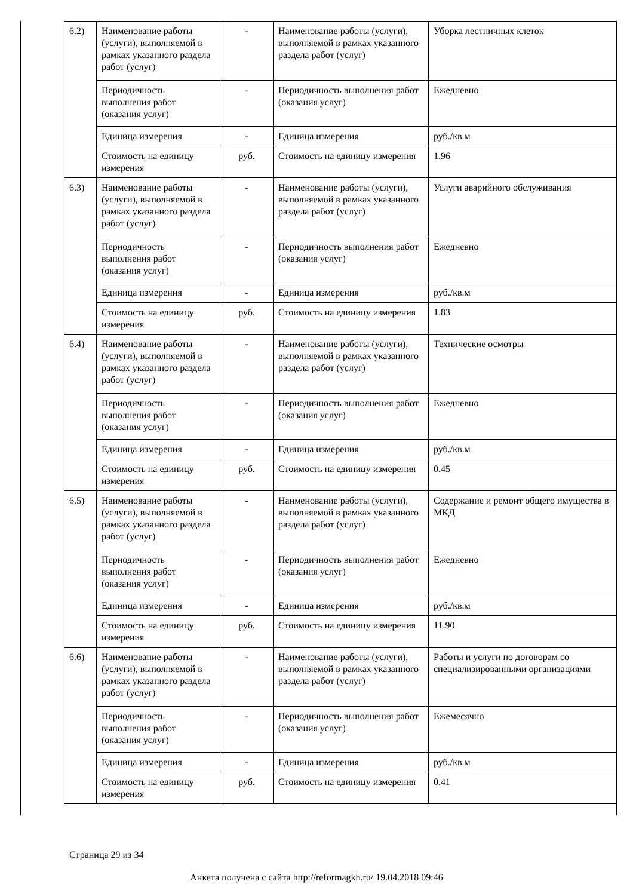| 6.2) | Наименование работы (услуги), выполняемой в рамках указанного раздела работ (услуг) | - | Наименование работы (услуги), выполняемой в рамках указанного раздела работ (услуг) | Уборка лестничных клеток |
| | Периодичность выполнения работ (оказания услуг) | - | Периодичность выполнения работ (оказания услуг) | Ежедневно |
| | Единица измерения | - | Единица измерения | руб./кв.м |
| | Стоимость на единицу измерения | руб. | Стоимость на единицу измерения | 1.96 |
| 6.3) | Наименование работы (услуги), выполняемой в рамках указанного раздела работ (услуг) | - | Наименование работы (услуги), выполняемой в рамках указанного раздела работ (услуг) | Услуги аварийного обслуживания |
| | Периодичность выполнения работ (оказания услуг) | - | Периодичность выполнения работ (оказания услуг) | Ежедневно |
| | Единица измерения | - | Единица измерения | руб./кв.м |
| | Стоимость на единицу измерения | руб. | Стоимость на единицу измерения | 1.83 |
| 6.4) | Наименование работы (услуги), выполняемой в рамках указанного раздела работ (услуг) | - | Наименование работы (услуги), выполняемой в рамках указанного раздела работ (услуг) | Технические осмотры |
| | Периодичность выполнения работ (оказания услуг) | - | Периодичность выполнения работ (оказания услуг) | Ежедневно |
| | Единица измерения | - | Единица измерения | руб./кв.м |
| | Стоимость на единицу измерения | руб. | Стоимость на единицу измерения | 0.45 |
| 6.5) | Наименование работы (услуги), выполняемой в рамках указанного раздела работ (услуг) | - | Наименование работы (услуги), выполняемой в рамках указанного раздела работ (услуг) | Содержание и ремонт общего имущества в МКД |
| | Периодичность выполнения работ (оказания услуг) | - | Периодичность выполнения работ (оказания услуг) | Ежедневно |
| | Единица измерения | - | Единица измерения | руб./кв.м |
| | Стоимость на единицу измерения | руб. | Стоимость на единицу измерения | 11.90 |
| 6.6) | Наименование работы (услуги), выполняемой в рамках указанного раздела работ (услуг) | - | Наименование работы (услуги), выполняемой в рамках указанного раздела работ (услуг) | Работы и услуги по договорам со специализированными организациями |
| | Периодичность выполнения работ (оказания услуг) | - | Периодичность выполнения работ (оказания услуг) | Ежемесячно |
| | Единица измерения | - | Единица измерения | руб./кв.м |
| | Стоимость на единицу измерения | руб. | Стоимость на единицу измерения | 0.41 |
Страница 29 из 34
Анкета получена с сайта http://reformagkh.ru/ 19.04.2018 09:46